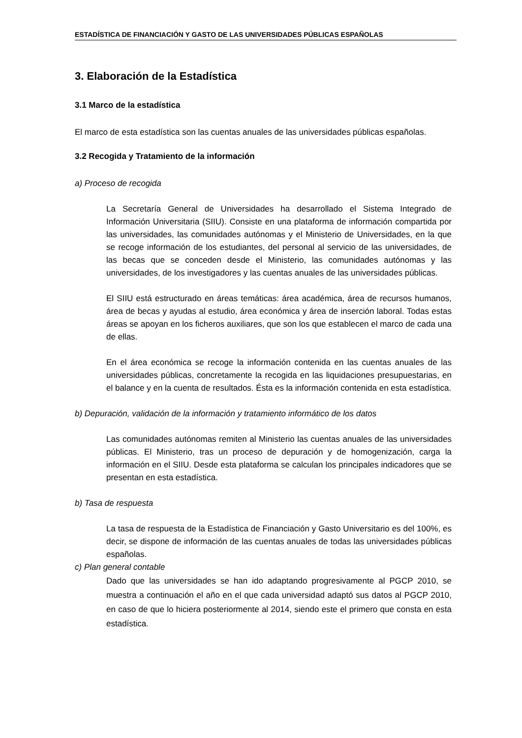ESTADÍSTICA DE FINANCIACIÓN Y GASTO DE LAS UNIVERSIDADES PÚBLICAS ESPAÑOLAS
3. Elaboración de la Estadística
3.1 Marco de la estadística
El marco de esta estadística son las cuentas anuales de las universidades públicas españolas.
3.2 Recogida y Tratamiento de la información
a) Proceso de recogida
La Secretaría General de Universidades ha desarrollado el Sistema Integrado de Información Universitaria (SIIU). Consiste en una plataforma de información compartida por las universidades, las comunidades autónomas y el Ministerio de Universidades, en la que se recoge información de los estudiantes, del personal al servicio de las universidades, de las becas que se conceden desde el Ministerio, las comunidades autónomas y las universidades, de los investigadores y las cuentas anuales de las universidades públicas.
El SIIU está estructurado en áreas temáticas: área académica, área de recursos humanos, área de becas y ayudas al estudio, área económica y área de inserción laboral. Todas estas áreas se apoyan en los ficheros auxiliares, que son los que establecen el marco de cada una de ellas.
En el área económica se recoge la información contenida en las cuentas anuales de las universidades públicas, concretamente la recogida en las liquidaciones presupuestarias, en el balance y en la cuenta de resultados. Ésta es la información contenida en esta estadística.
b) Depuración, validación de la información y tratamiento informático de los datos
Las comunidades autónomas remiten al Ministerio las cuentas anuales de las universidades públicas. El Ministerio, tras un proceso de depuración y de homogenización, carga la información en el SIIU. Desde esta plataforma se calculan los principales indicadores que se presentan en esta estadística.
b) Tasa de respuesta
La tasa de respuesta de la Estadística de Financiación y Gasto Universitario es del 100%, es decir, se dispone de información de las cuentas anuales de todas las universidades públicas españolas.
c) Plan general contable
Dado que las universidades se han ido adaptando progresivamente al PGCP 2010, se muestra a continuación el año en el que cada universidad adaptó sus datos al PGCP 2010, en caso de que lo hiciera posteriormente al 2014, siendo este el primero que consta en esta estadística.